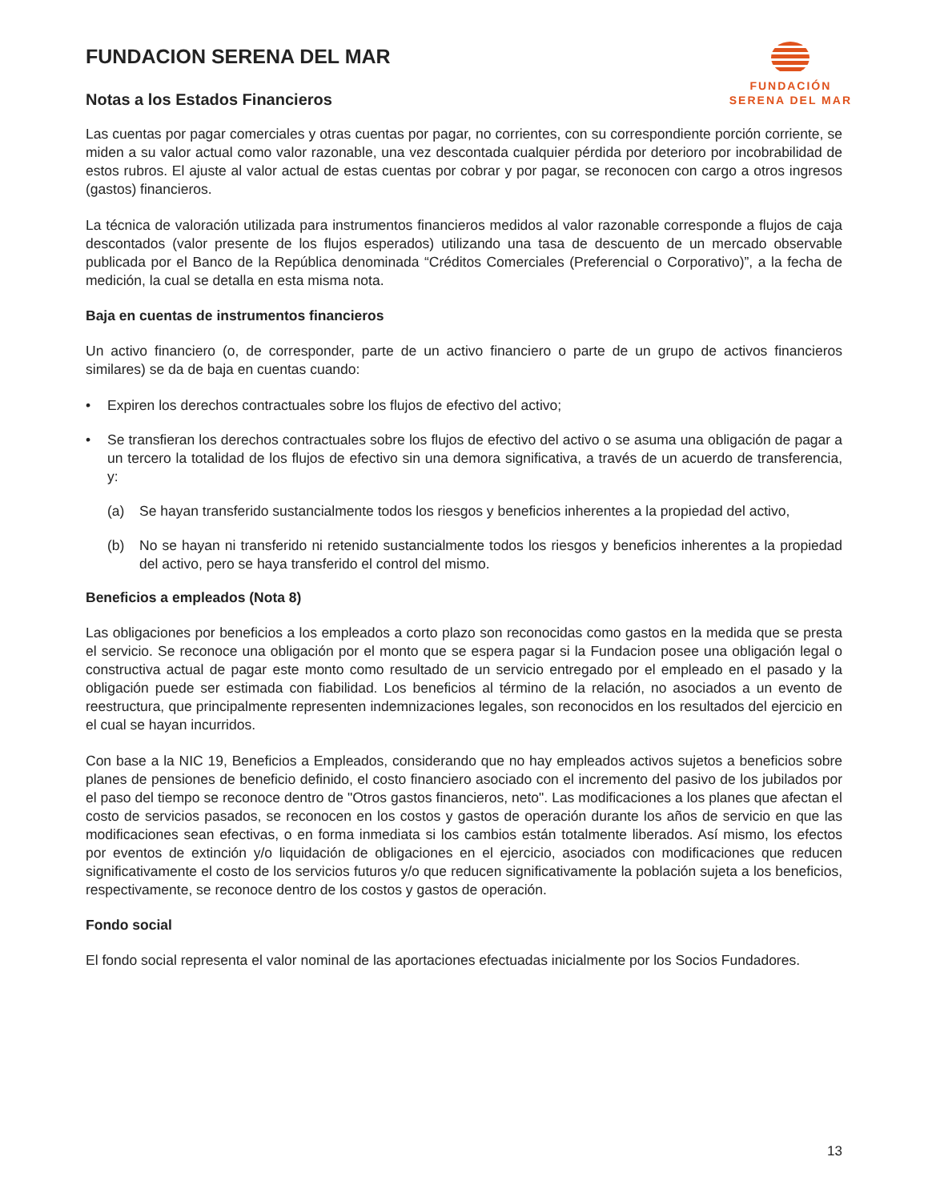FUNDACION SERENA DEL MAR
Notas a los Estados Financieros
FUNDACIÓN
SERENA DEL MAR
Las cuentas por pagar comerciales y otras cuentas por pagar, no corrientes, con su correspondiente porción corriente, se miden a su valor actual como valor razonable, una vez descontada cualquier pérdida por deterioro por incobrabilidad de estos rubros. El ajuste al valor actual de estas cuentas por cobrar y por pagar, se reconocen con cargo a otros ingresos (gastos) financieros.
La técnica de valoración utilizada para instrumentos financieros medidos al valor razonable corresponde a flujos de caja descontados (valor presente de los flujos esperados) utilizando una tasa de descuento de un mercado observable publicada por el Banco de la República denominada “Créditos Comerciales (Preferencial o Corporativo)”, a la fecha de medición, la cual se detalla en esta misma nota.
Baja en cuentas de instrumentos financieros
Un activo financiero (o, de corresponder, parte de un activo financiero o parte de un grupo de activos financieros similares) se da de baja en cuentas cuando:
• Expiren los derechos contractuales sobre los flujos de efectivo del activo;
• Se transfieran los derechos contractuales sobre los flujos de efectivo del activo o se asuma una obligación de pagar a un tercero la totalidad de los flujos de efectivo sin una demora significativa, a través de un acuerdo de transferencia, y:
(a) Se hayan transferido sustancialmente todos los riesgos y beneficios inherentes a la propiedad del activo,
(b) No se hayan ni transferido ni retenido sustancialmente todos los riesgos y beneficios inherentes a la propiedad del activo, pero se haya transferido el control del mismo.
Beneficios a empleados (Nota 8)
Las obligaciones por beneficios a los empleados a corto plazo son reconocidas como gastos en la medida que se presta el servicio. Se reconoce una obligación por el monto que se espera pagar si la Fundacion posee una obligación legal o constructiva actual de pagar este monto como resultado de un servicio entregado por el empleado en el pasado y la obligación puede ser estimada con fiabilidad. Los beneficios al término de la relación, no asociados a un evento de reestructura, que principalmente representen indemnizaciones legales, son reconocidos en los resultados del ejercicio en el cual se hayan incurridos.
Con base a la NIC 19, Beneficios a Empleados, considerando que no hay empleados activos sujetos a beneficios sobre planes de pensiones de beneficio definido, el costo financiero asociado con el incremento del pasivo de los jubilados por el paso del tiempo se reconoce dentro de "Otros gastos financieros, neto". Las modificaciones a los planes que afectan el costo de servicios pasados, se reconocen en los costos y gastos de operación durante los años de servicio en que las modificaciones sean efectivas, o en forma inmediata si los cambios están totalmente liberados. Así mismo, los efectos por eventos de extinción y/o liquidación de obligaciones en el ejercicio, asociados con modificaciones que reducen significativamente el costo de los servicios futuros y/o que reducen significativamente la población sujeta a los beneficios, respectivamente, se reconoce dentro de los costos y gastos de operación.
Fondo social
El fondo social representa el valor nominal de las aportaciones efectuadas inicialmente por los Socios Fundadores.
13